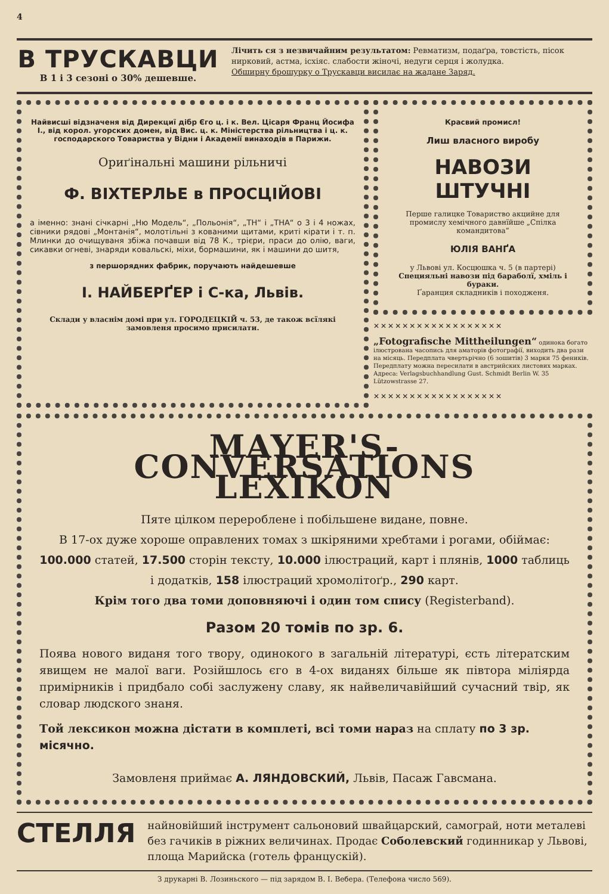4
В ТРУСКАВЦИ
В 1 і 3 сезоні о 30% дешевше.
Лічить ся з незвичайним результатом: Ревматизм, подаґра, товстість, пісок нирковий, астма, ісхіяс. слабости жіночі, недуги серця і жолудка.
Обширну брошурку о Трускавци висилає на жадане Заряд.
Найвисші відзначеня від Дирекциї дібр Єго ц. і к. Вел. Цісаря Франц Йосифа I., від корол. угорских домен, від Вис. ц. к. Міністерства рільництва і ц. к. господарского Товариства у Відни і Академії винаходів в Парижи.
Ориґінальні машини рільничі
Ф. ВІХТЕРЛЬЕ в ПРОСЦІЙОВІ
а іменно: знані січкарні „Ню Модель“, „Польонія“, „ТН“ і „ТНА“ о 3 і 4 ножах, сівники рядові „Монтанія“, молотільні з кованими щитами, криті кірати і т. п. Млинки до очищуваня збіжа почавши від 78 К., трієри, праси до олію, ваги, сикавки огневі, знаряди ковальскі, міхи, бормашини, як і машини до шитя,
з першорядних фабрик, поручають найдешевше
І. НАЙБЕРҐЕР і С-ка, Львів.
Склади у власнім домі при ул. ГОРОДЕЦКІЙ ч. 53, де також всїлякі замовленя просимо присилати.
Красвий промисл!
Лиш власного виробу
НАВОЗИ ШТУЧНІ
Перше галицке Товариство акцийне для промислу хемічного давнїйше „Спілка командитова“
ЮЛІЯ ВАНҐА
у Львові ул. Косцюшка ч. 5 (в партері)
Специяльні навози під бараболї, хміль і бураки.
Ґаранция складників і походженя.
✕✕✕✕✕✕✕✕✕✕✕✕✕✕✕✕✕✕
„Fotografische Mittheilungen“ одинока богато ілюстрована часопись для аматорів фотографії, виходить два рази на місяць. Передплата чвертьрічно (6 зошитів) 3 марки 75 феників. Передплату можна пересилати в австрийских листових марках. Адреса: Verlagsbuchhandlung Gust. Schmidt Berlin W. 35 Lützowstrasse 27.
✕✕✕✕✕✕✕✕✕✕✕✕✕✕✕✕✕✕
MAYER'S-CONVERSATIONS LEXIKON
Пяте цілком перероблене і побільшене видане, повне.
В 17-ох дуже хороше оправлених томах з шкіряними хребтами і рогами, обіймає: 100.000 статей, 17.500 сторін тексту, 10.000 ілюстраций, карт і плянів, 1000 таблиць і додатків, 158 ілюстраций хромолітоґр., 290 карт.
Крім того два томи доповняючі і один том спису (Registerband).
Разом 20 томів по зр. 6.
Поява нового виданя того твору, одинокого в загальній літературі, єсть літератским явищем не малої ваги. Розійшлось єго в 4-ох виданях більше як півтора міліярда примірників і придбало собі заслужену славу, як найвеличавійший сучасний твір, як словар людского знаня.
Той лексикон можна дістати в компле­ті, всі томи нараз на сплату по 3 зр. місячно.
Замовленя приймає А. ЛЯНДОВСКИЙ, Львів, Пасаж Гавсмана.
СТЕЛЛЯ
найновійший інструмент сальоновий швайцарский, самограй, ноти металеві без гачиків в ріжних величинах. Продає Соболевский годинникар у Львові, площа Марийска (готель францускій).
З друкарні В. Лозиньского — під зарядом В. І. Вебера. (Телефона число 569).